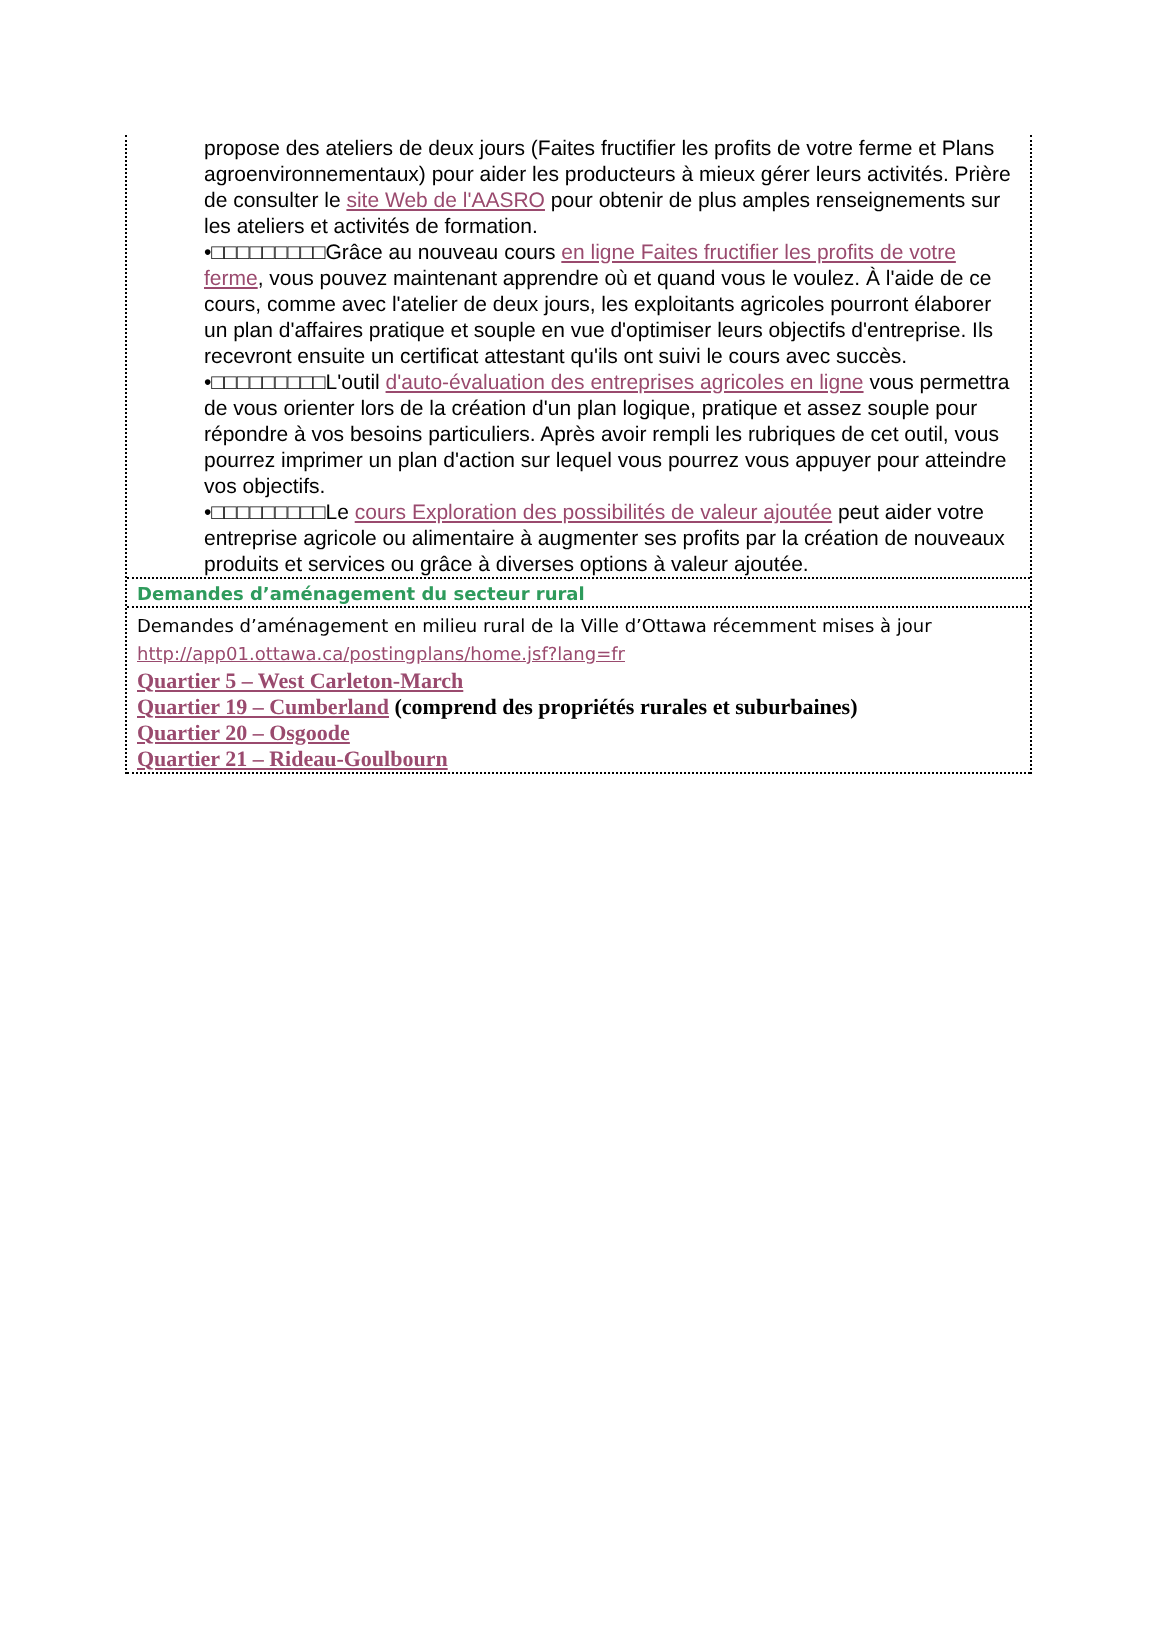propose des ateliers de deux jours (Faites fructifier les profits de votre ferme et Plans agroenvironnementaux) pour aider les producteurs à mieux gérer leurs activités. Prière de consulter le site Web de l'AASRO pour obtenir de plus amples renseignements sur les ateliers et activités de formation.
•□□□□□□□□□Grâce au nouveau cours en ligne Faites fructifier les profits de votre ferme, vous pouvez maintenant apprendre où et quand vous le voulez. À l'aide de ce cours, comme avec l'atelier de deux jours, les exploitants agricoles pourront élaborer un plan d'affaires pratique et souple en vue d'optimiser leurs objectifs d'entreprise. Ils recevront ensuite un certificat attestant qu'ils ont suivi le cours avec succès.
•□□□□□□□□□L'outil d'auto-évaluation des entreprises agricoles en ligne vous permettra de vous orienter lors de la création d'un plan logique, pratique et assez souple pour répondre à vos besoins particuliers. Après avoir rempli les rubriques de cet outil, vous pourrez imprimer un plan d'action sur lequel vous pourrez vous appuyer pour atteindre vos objectifs.
•□□□□□□□□□Le cours Exploration des possibilités de valeur ajoutée peut aider votre entreprise agricole ou alimentaire à augmenter ses profits par la création de nouveaux produits et services ou grâce à diverses options à valeur ajoutée.
Demandes d’aménagement du secteur rural
Demandes d’aménagement en milieu rural de la Ville d’Ottawa récemment mises à jour http://app01.ottawa.ca/postingplans/home.jsf?lang=fr
Quartier 5 – West Carleton-March
Quartier 19 – Cumberland (comprend des propriétés rurales et suburbaines)
Quartier 20 – Osgoode
Quartier 21 – Rideau-Goulbourn